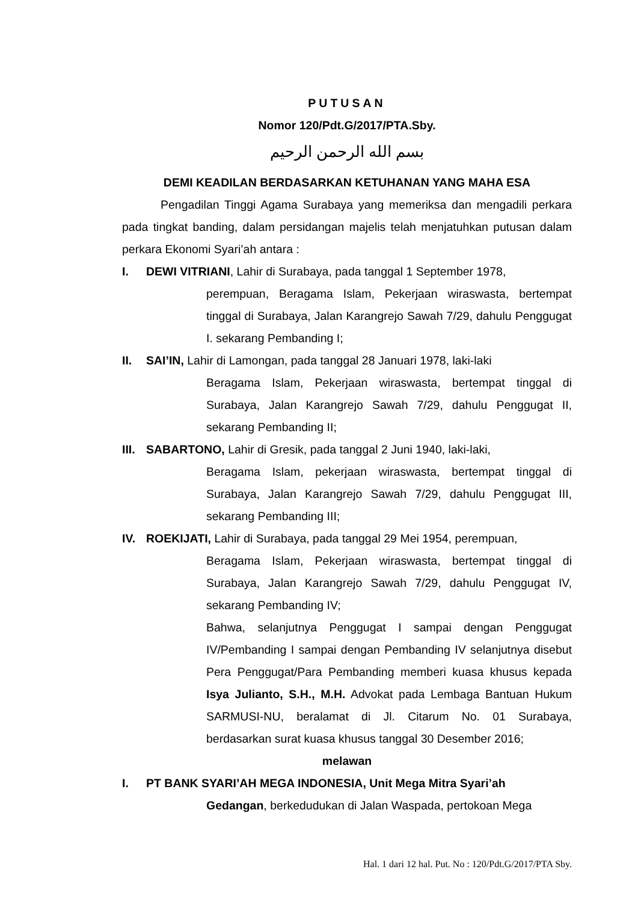PUTUSAN
Nomor 120/Pdt.G/2017/PTA.Sby.
بسم الله الرحمن الرحيم
DEMI KEADILAN BERDASARKAN KETUHANAN YANG MAHA ESA
Pengadilan Tinggi Agama Surabaya yang memeriksa dan mengadili perkara pada tingkat banding, dalam persidangan majelis telah menjatuhkan putusan dalam perkara Ekonomi Syari’ah antara :
I. DEWI VITRIANI, Lahir di Surabaya, pada tanggal 1 September 1978,
perempuan, Beragama Islam, Pekerjaan wiraswasta, bertempat tinggal di Surabaya, Jalan Karangrejo Sawah 7/29, dahulu Penggugat I. sekarang Pembanding I;
II. SAI’IN, Lahir di Lamongan, pada tanggal 28 Januari 1978, laki-laki
Beragama Islam, Pekerjaan wiraswasta, bertempat tinggal di Surabaya, Jalan Karangrejo Sawah 7/29, dahulu Penggugat II, sekarang Pembanding II;
III.
SABARTONO, Lahir di Gresik, pada tanggal 2 Juni 1940, laki-laki,
Beragama Islam, pekerjaan wiraswasta, bertempat tinggal di Surabaya, Jalan Karangrejo Sawah 7/29, dahulu Penggugat III, sekarang Pembanding III;
IV. ROEKIJATI, Lahir di Surabaya, pada tanggal 29 Mei 1954, perempuan,
Beragama Islam, Pekerjaan wiraswasta, bertempat tinggal di Surabaya, Jalan Karangrejo Sawah 7/29, dahulu Penggugat IV, sekarang Pembanding IV;
Bahwa, selanjutnya Penggugat I sampai dengan Penggugat IV/Pembanding I sampai dengan Pembanding IV selanjutnya disebut Pera Penggugat/Para Pembanding memberi kuasa khusus kepada Isya Julianto, S.H., M.H. Advokat pada Lembaga Bantuan Hukum SARMUSI-NU, beralamat di Jl. Citarum No. 01 Surabaya, berdasarkan surat kuasa khusus tanggal 30 Desember 2016;
melawan
I. PT BANK SYARI’AH MEGA INDONESIA, Unit Mega Mitra Syari’ah
Gedangan, berkedudukan di Jalan Waspada, pertokoan Mega
Hal. 1 dari 12 hal. Put. No : 120/Pdt.G/2017/PTA Sby.